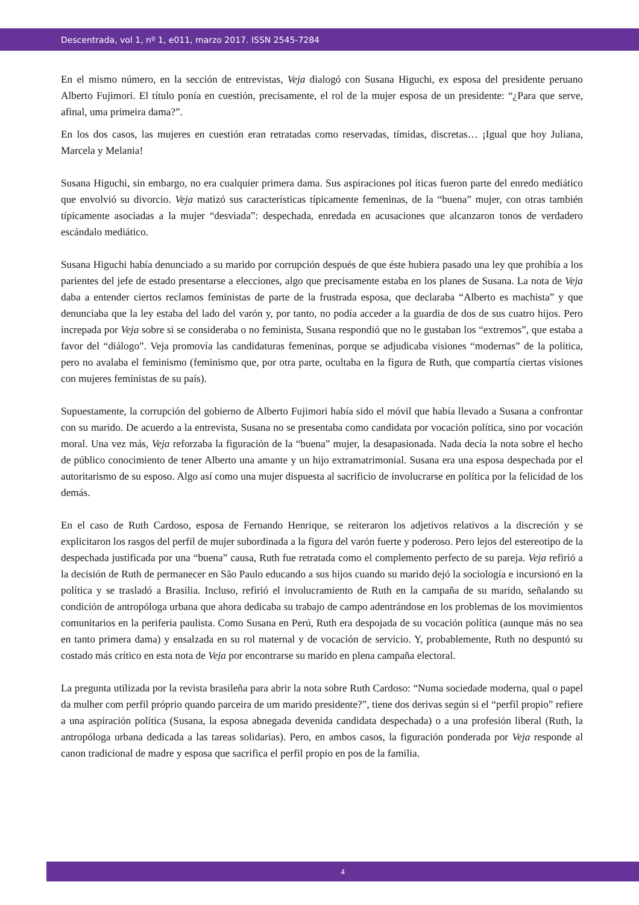Descentrada, vol 1, nº 1, e011, marzo 2017. ISSN 2545-7284
En el mismo número, en la sección de entrevistas, Veja dialogó con Susana Higuchi, ex esposa del presidente peruano Alberto Fujimori. El título ponía en cuestión, precisamente, el rol de la mujer esposa de un presidente: “¿Para que serve, afinal, uma primeira dama?”.
En los dos casos, las mujeres en cuestión eran retratadas como reservadas, tímidas, discretas… ¡Igual que hoy Juliana, Marcela y Melania!
Susana Higuchi, sin embargo, no era cualquier primera dama. Sus aspiraciones pol íticas fueron parte del enredo mediático que envolvió su divorcio. Veja matizó sus características típicamente femeninas, de la “buena” mujer, con otras también típicamente asociadas a la mujer “desviada”: despechada, enredada en acusaciones que alcanzaron tonos de verdadero escándalo mediático.
Susana Higuchi había denunciado a su marido por corrupción después de que éste hubiera pasado una ley que prohibía a los parientes del jefe de estado presentarse a elecciones, algo que precisamente estaba en los planes de Susana. La nota de Veja daba a entender ciertos reclamos feministas de parte de la frustrada esposa, que declaraba “Alberto es machista” y que denunciaba que la ley estaba del lado del varón y, por tanto, no podía acceder a la guardia de dos de sus cuatro hijos. Pero increpada por Veja sobre si se consideraba o no feminista, Susana respondió que no le gustaban los “extremos”, que estaba a favor del “diálogo”. Veja promovía las candidaturas femeninas, porque se adjudicaba visiones “modernas” de la política, pero no avalaba el feminismo (feminismo que, por otra parte, ocultaba en la figura de Ruth, que compartía ciertas visiones con mujeres feministas de su país).
Supuestamente, la corrupción del gobierno de Alberto Fujimori había sido el móvil que había llevado a Susana a confrontar con su marido. De acuerdo a la entrevista, Susana no se presentaba como candidata por vocación política, sino por vocación moral. Una vez más, Veja reforzaba la figuración de la “buena” mujer, la desapasionada. Nada decía la nota sobre el hecho de público conocimiento de tener Alberto una amante y un hijo extramatrimonial. Susana era una esposa despechada por el autoritarismo de su esposo. Algo así como una mujer dispuesta al sacrificio de involucrarse en política por la felicidad de los demás.
En el caso de Ruth Cardoso, esposa de Fernando Henrique, se reiteraron los adjetivos relativos a la discreción y se explicitaron los rasgos del perfil de mujer subordinada a la figura del varón fuerte y poderoso. Pero lejos del estereotipo de la despechada justificada por una “buena” causa, Ruth fue retratada como el complemento perfecto de su pareja. Veja refirió a la decisión de Ruth de permanecer en São Paulo educando a sus hijos cuando su marido dejó la sociología e incursionó en la política y se trasladó a Brasilia. Incluso, refirió el involucramiento de Ruth en la campaña de su marido, señalando su condición de antropóloga urbana que ahora dedicaba su trabajo de campo adentrándose en los problemas de los movimientos comunitarios en la periferia paulista. Como Susana en Perú, Ruth era despojada de su vocación política (aunque más no sea en tanto primera dama) y ensalzada en su rol maternal y de vocación de servicio. Y, probablemente, Ruth no despuntó su costado más crítico en esta nota de Veja por encontrarse su marido en plena campaña electoral.
La pregunta utilizada por la revista brasileña para abrir la nota sobre Ruth Cardoso: “Numa sociedade moderna, qual o papel da mulher com perfil próprio quando parceira de um marido presidente?”, tiene dos derivas según si el “perfil propio” refiere a una aspiración política (Susana, la esposa abnegada devenida candidata despechada) o a una profesión liberal (Ruth, la antropóloga urbana dedicada a las tareas solidarias). Pero, en ambos casos, la figuración ponderada por Veja responde al canon tradicional de madre y esposa que sacrifica el perfil propio en pos de la familia.
4